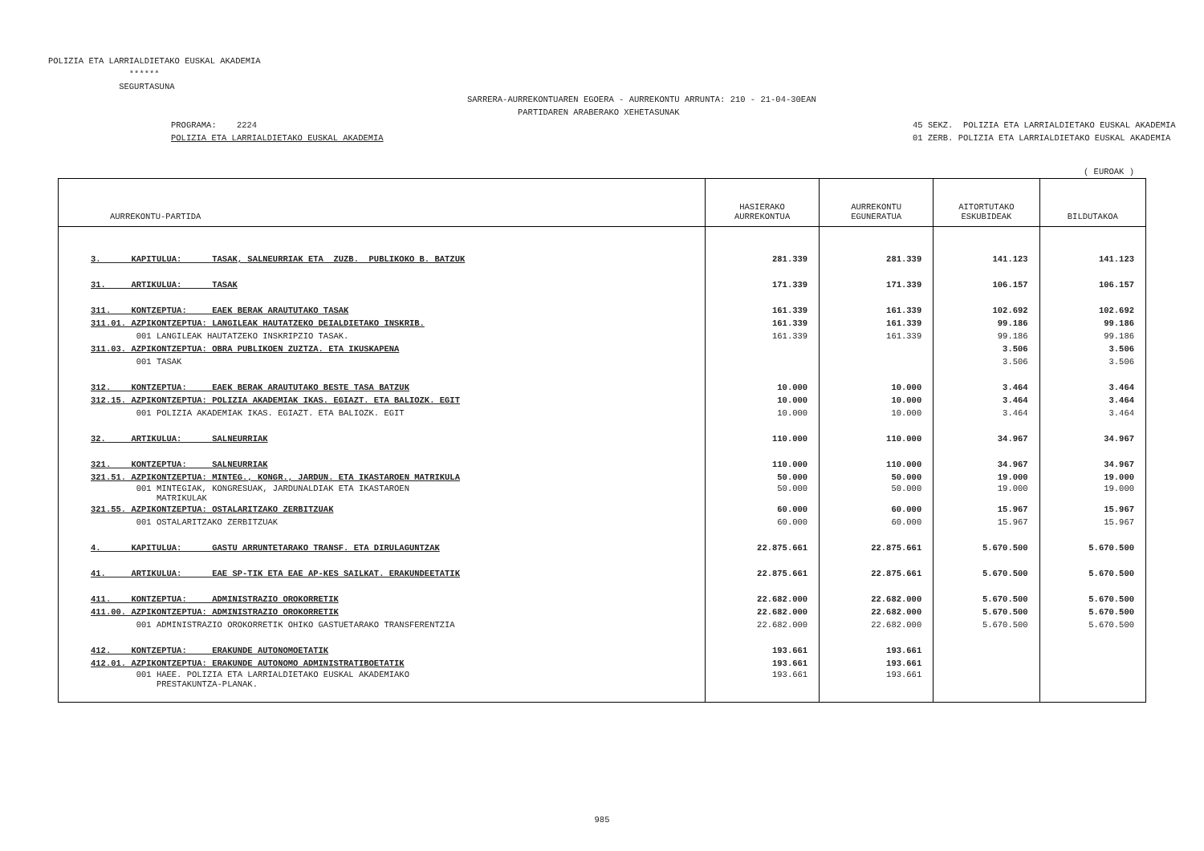POLIZIA ETA LARRIALDIETAKO EUSKAL AKADEMIA ****** SEGURTASUNA
SARRERA-AURREKONTUAREN EGOERA - AURREKONTU ARRUNTA: 210 - 21-04-30EAN PARTIDAREN ARABERAKO XEHETASUNAK
PROGRAMA: 2224 POLIZIA ETA LARRIALDIETAKO EUSKAL AKADEMIA
45 SEKZ. POLIZIA ETA LARRIALDIETAKO EUSKAL AKADEMIA 01 ZERB. POLIZIA ETA LARRIALDIETAKO EUSKAL AKADEMIA
( EUROAK )
| AURREKONTU-PARTIDA | HASIERAKO AURREKONTUA | AURREKONTU EGUNERATUA | AITORTUTAKO ESKUBIDEAK | BILDUTAKOA |
| --- | --- | --- | --- | --- |
| 3. KAPITULUA: TASAK, SALNEURRIAK ETA ZUZB. PUBLIKOKO B. BATZUK | 281.339 | 281.339 | 141.123 | 141.123 |
| 31. ARTIKULUA: TASAK | 171.339 | 171.339 | 106.157 | 106.157 |
| 311. KONTZEPTUA: EAEK BERAK ARAUTUTAKO TASAK | 161.339 | 161.339 | 102.692 | 102.692 |
| 311.01. AZPIKONTZEPTUA: LANGILEAK HAUTATZEKO DEIALDIETAKO INSKRIB. | 161.339 | 161.339 | 99.186 | 99.186 |
| 001 LANGILEAK HAUTATZEKO INSKRIPZIO TASAK. | 161.339 | 161.339 | 99.186 | 99.186 |
| 311.03. AZPIKONTZEPTUA: OBRA PUBLIKOEN ZUZTZA. ETA IKUSKAPENA | | | 3.506 | 3.506 |
| 001 TASAK | | | 3.506 | 3.506 |
| 312. KONTZEPTUA: EAEK BERAK ARAUTUTAKO BESTE TASA BATZUK | 10.000 | 10.000 | 3.464 | 3.464 |
| 312.15. AZPIKONTZEPTUA: POLIZIA AKADEMIAK IKAS. EGIAZT. ETA BALIOZK. EGIT | 10.000 | 10.000 | 3.464 | 3.464 |
| 001 POLIZIA AKADEMIAK IKAS. EGIAZT. ETA BALIOZK. EGIT | 10.000 | 10.000 | 3.464 | 3.464 |
| 32. ARTIKULUA: SALNEURRIAK | 110.000 | 110.000 | 34.967 | 34.967 |
| 321. KONTZEPTUA: SALNEURRIAK | 110.000 | 110.000 | 34.967 | 34.967 |
| 321.51. AZPIKONTZEPTUA: MINTEG., KONGR., JARDUN. ETA IKASTAROEN MATRIKULA | 50.000 | 50.000 | 19.000 | 19.000 |
| 001 MINTEGIAK, KONGRESUAK, JARDUNALDIAK ETA IKASTAROEN MATRIKULAK | 50.000 | 50.000 | 19.000 | 19.000 |
| 321.55. AZPIKONTZEPTUA: OSTALARITZAKO ZERBITZUAK | 60.000 | 60.000 | 15.967 | 15.967 |
| 001 OSTALARITZAKO ZERBITZUAK | 60.000 | 60.000 | 15.967 | 15.967 |
| 4. KAPITULUA: GASTU ARRUNTETARAKO TRANSF. ETA DIRULAGUNTZAK | 22.875.661 | 22.875.661 | 5.670.500 | 5.670.500 |
| 41. ARTIKULUA: EAE SP-TIK ETA EAE AP-KES SAILKAT. ERAKUNDEETATIK | 22.875.661 | 22.875.661 | 5.670.500 | 5.670.500 |
| 411. KONTZEPTUA: ADMINISTRAZIO OROKORRETIK | 22.682.000 | 22.682.000 | 5.670.500 | 5.670.500 |
| 411.00. AZPIKONTZEPTUA: ADMINISTRAZIO OROKORRETIK | 22.682.000 | 22.682.000 | 5.670.500 | 5.670.500 |
| 001 ADMINISTRAZIO OROKORRETIK OHIKO GASTUETARAKO TRANSFERENTZIA | 22.682.000 | 22.682.000 | 5.670.500 | 5.670.500 |
| 412. KONTZEPTUA: ERAKUNDE AUTONOMOETATIK | 193.661 | 193.661 | | |
| 412.01. AZPIKONTZEPTUA: ERAKUNDE AUTONOMO ADMINISTRATIBOETATIK | 193.661 | 193.661 | | |
| 001 HAEE. POLIZIA ETA LARRIALDIETAKO EUSKAL AKADEMIAKO PRESTAKUNTZA-PLANAK. | 193.661 | 193.661 | | |
985